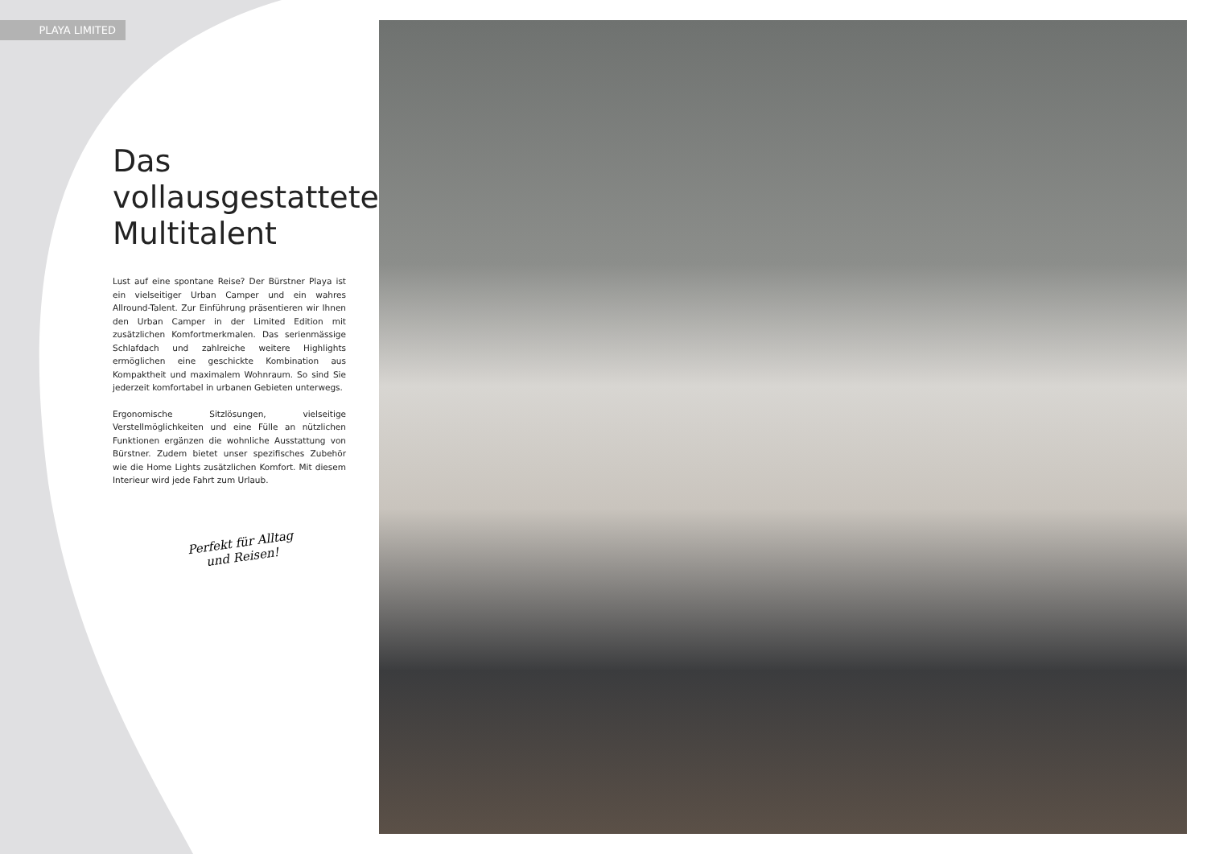PLAYA LIMITED
Das vollausgestattete Multitalent
Lust auf eine spontane Reise? Der Bürstner Playa ist ein vielseitiger Urban Camper und ein wahres Allround-Talent. Zur Einführung präsentieren wir Ihnen den Urban Camper in der Limited Edition mit zusätzlichen Komfortmerkmalen. Das serienmässige Schlafdach und zahlreiche weitere Highlights ermöglichen eine geschickte Kombination aus Kompaktheit und maximalem Wohnraum. So sind Sie jederzeit komfortabel in urbanen Gebieten unterwegs.
Ergonomische Sitzlösungen, vielseitige Verstellmöglichkeiten und eine Fülle an nützlichen Funktionen ergänzen die wohnliche Ausstattung von Bürstner. Zudem bietet unser spezifisches Zubehör wie die Home Lights zusätzlichen Komfort. Mit diesem Interieur wird jede Fahrt zum Urlaub.
Perfekt für Alltag
und Reisen!